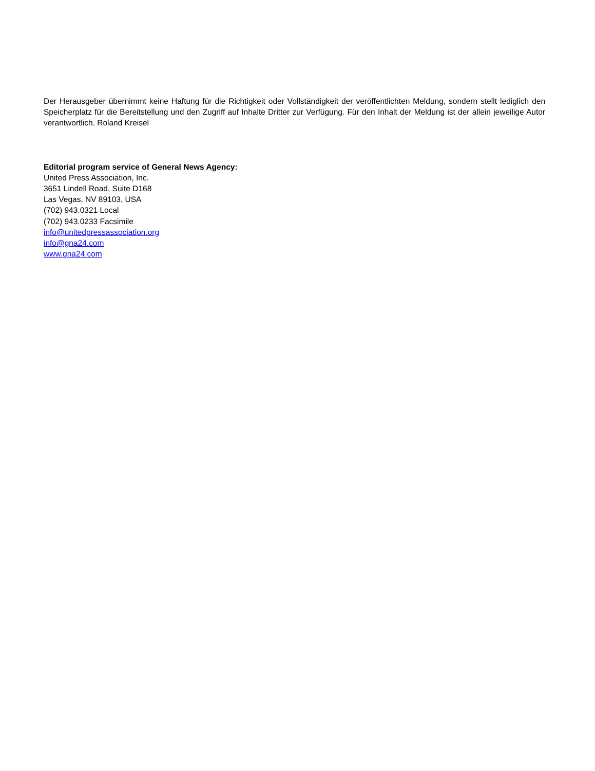Der Herausgeber übernimmt keine Haftung für die Richtigkeit oder Vollständigkeit der veröffentlichten Meldung, sondern stellt lediglich den Speicherplatz für die Bereitstellung und den Zugriff auf Inhalte Dritter zur Verfügung. Für den Inhalt der Meldung ist der allein jeweilige Autor verantwortlich. Roland Kreisel
Editorial program service of General News Agency:
United Press Association, Inc.
3651 Lindell Road, Suite D168
Las Vegas, NV 89103, USA
(702) 943.0321 Local
(702) 943.0233 Facsimile
info@unitedpressassociation.org
info@gna24.com
www.gna24.com